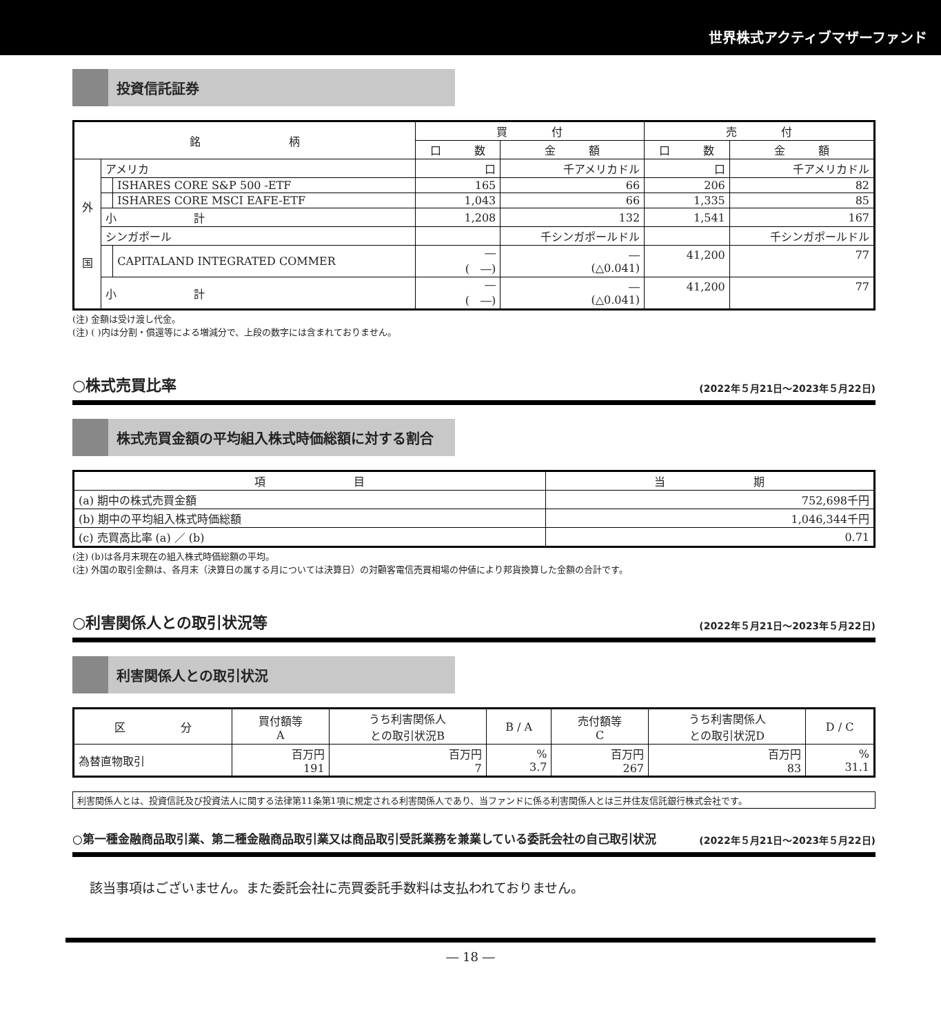世界株式アクティブマザーファンド
投資信託証券
| 銘 柄 | | | 買 付 | | 売 付 | |
| --- | --- | --- | --- | --- | --- | --- |
| | | | 口 数 | 金 額 | 口 数 | 金 額 |
| 外 国 | アメリカ | | 口 | 千アメリカドル | 口 | 千アメリカドル |
| | | ISHARES CORE S&P 500 -ETF | 165 | 66 | 206 | 82 |
| | | ISHARES CORE MSCI EAFE-ETF | 1,043 | 66 | 1,335 | 85 |
| | 小 計 | | 1,208 | 132 | 1,541 | 167 |
| | シンガポール | | | 千シンガポールドル | | 千シンガポールドル |
| | | CAPITALAND INTEGRATED COMMER | ― ( ―) | ― (△0.041) | 41,200 | 77 |
| | 小 計 | | ― ( ―) | ― (△0.041) | 41,200 | 77 |
(注) 金額は受け渡し代金。
(注) ( )内は分割・償還等による増減分で、上段の数字には含まれておりません。
○株式売買比率 (2022年５月21日～2023年５月22日)
株式売買金額の平均組入株式時価総額に対する割合
| 項 目 | 当 期 |
| --- | --- |
| (a) 期中の株式売買金額 | 752,698千円 |
| (b) 期中の平均組入株式時価総額 | 1,046,344千円 |
| (c) 売買高比率 (a) ／ (b) | 0.71 |
(注) (b)は各月末現在の組入株式時価総額の平均。
(注) 外国の取引金額は、各月末（決算日の属する月については決算日）の対顧客電信売買相場の仲値により邦貨換算した金額の合計です。
○利害関係人との取引状況等 (2022年５月21日～2023年５月22日)
利害関係人との取引状況
| 区 分 | 買付額等 A | うち利害関係人 との取引状況B | B / A | 売付額等 C | うち利害関係人 との取引状況D | D / C |
| --- | --- | --- | --- | --- | --- | --- |
| 為替直物取引 | 百万円 191 | 百万円 7 | % 3.7 | 百万円 267 | 百万円 83 | % 31.1 |
利害関係人とは、投資信託及び投資法人に関する法律第11条第1項に規定される利害関係人であり、当ファンドに係る利害関係人とは三井住友信託銀行株式会社です。
○第一種金融商品取引業、第二種金融商品取引業又は商品取引受託業務を兼業している委託会社の自己取引状況 (2022年５月21日～2023年５月22日)
該当事項はございません。また委託会社に売買委託手数料は支払われておりません。
― 18 ―